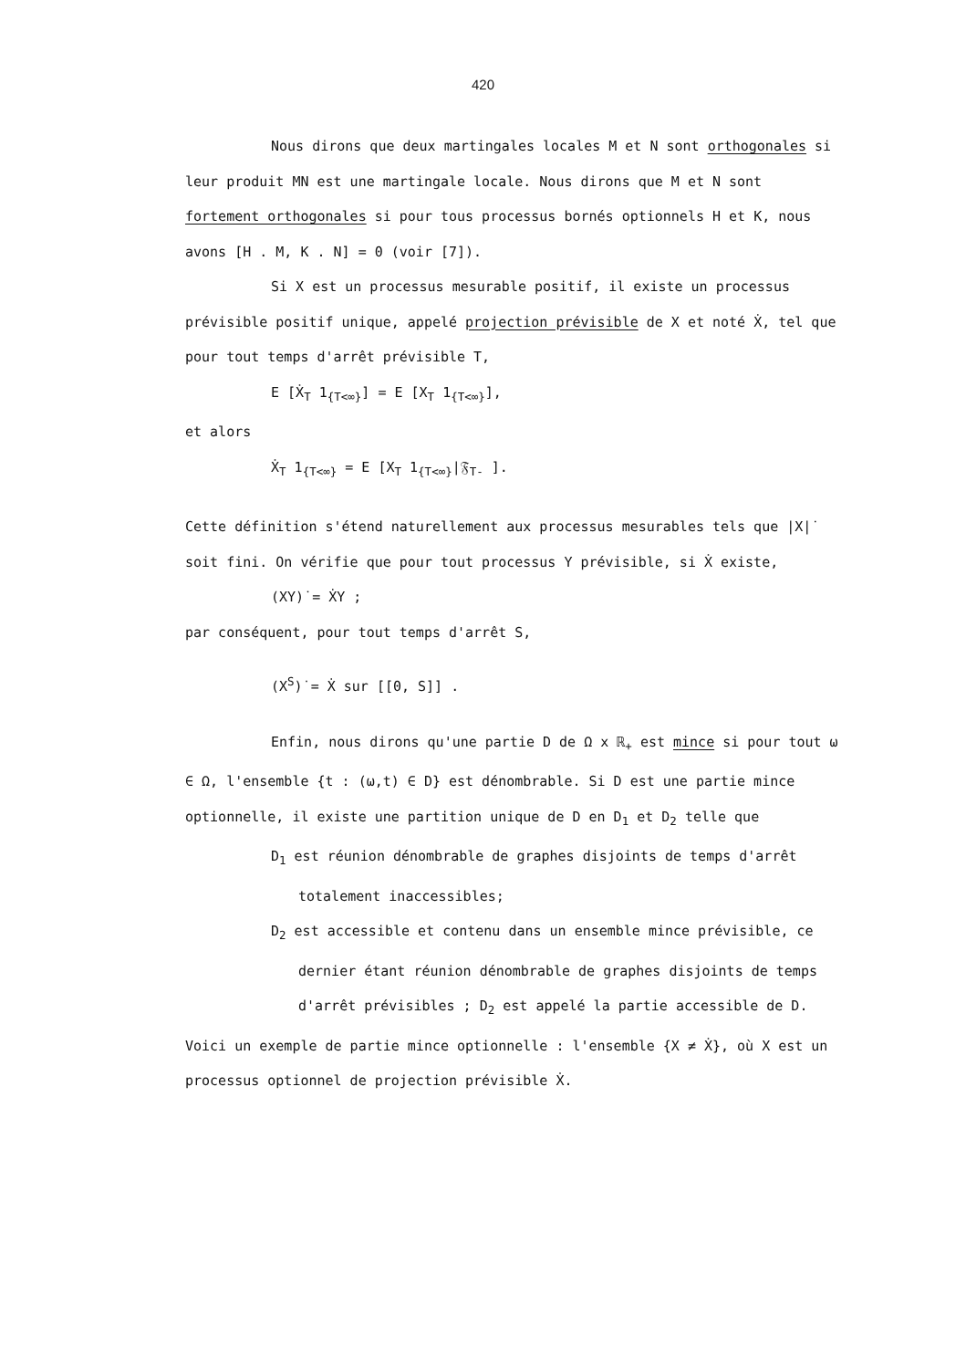420
Nous dirons que deux martingales locales M et N sont orthogonales si leur produit MN est une martingale locale. Nous dirons que M et N sont fortement orthogonales si pour tous processus bornés optionnels H et K, nous avons [H . M, K . N] = 0 (voir [7]).
Si X est un processus mesurable positif, il existe un processus prévisible positif unique, appelé projection prévisible de X et noté Ẋ, tel que pour tout temps d'arrêt prévisible T,
E [Ẋ<sub>T</sub> 1<sub>{T<∞}</sub>] = E [X<sub>T</sub> 1<sub>{T<∞}</sub>],
et alors
Ẋ<sub>T</sub> 1<sub>{T<∞}</sub> = E [X<sub>T</sub> 1<sub>{T<∞}</sub>|𝔉<sub>T-</sub> ].
Cette définition s'étend naturellement aux processus mesurables tels que |X|̇ soit fini. On vérifie que pour tout processus Y prévisible, si Ẋ existe,
(XY)̇ = ẊY ;
par conséquent, pour tout temps d'arrêt S,
(X<sup>S</sup>)̇ = Ẋ sur [[0, S]] .
Enfin, nous dirons qu'une partie D de Ω x ℝ<sub>+</sub> est mince si pour tout ω ∈ Ω, l'ensemble {t : (ω,t) ∈ D} est dénombrable. Si D est une partie mince optionnelle, il existe une partition unique de D en D<sub>1</sub> et D<sub>2</sub> telle que
D<sub>1</sub> est réunion dénombrable de graphes disjoints de temps d'arrêt totalement inaccessibles;
D<sub>2</sub> est accessible et contenu dans un ensemble mince prévisible, ce dernier étant réunion dénombrable de graphes disjoints de temps d'arrêt prévisibles ; D<sub>2</sub> est appelé la partie accessible de D.
Voici un exemple de partie mince optionnelle : l'ensemble {X ≠ Ẋ}, où X est un processus optionnel de projection prévisible Ẋ.